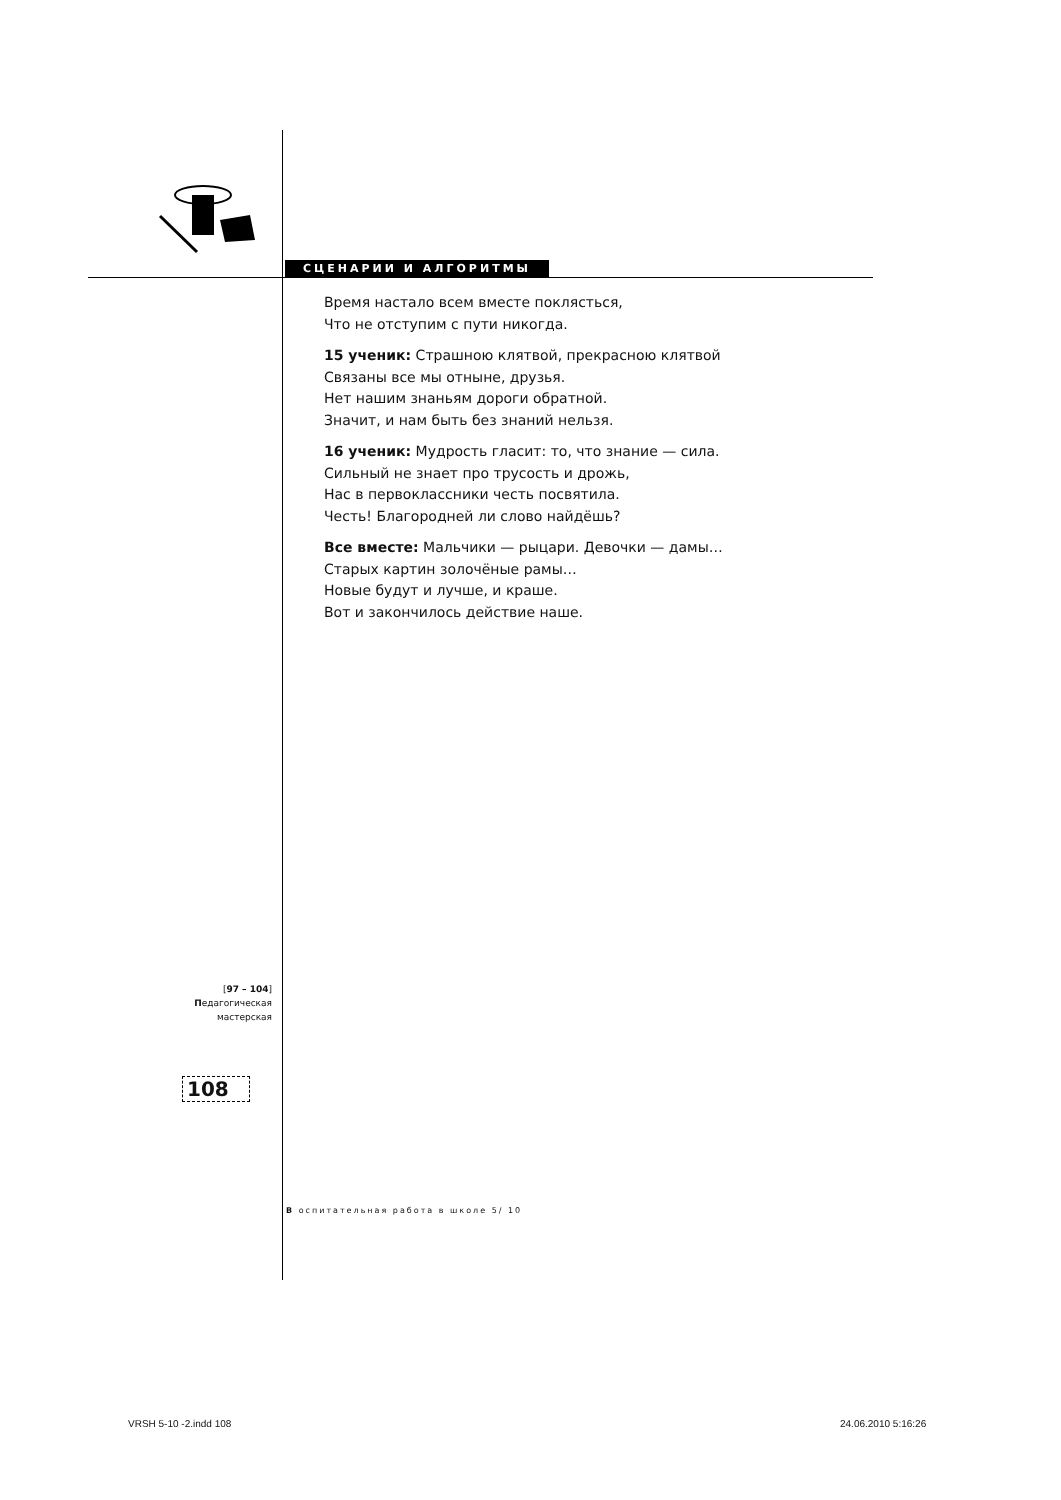СЦЕНАРИИ И АЛГОРИТМЫ
Время настало всем вместе поклясться,
Что не отступим с пути никогда.
15 ученик: Страшною клятвой, прекрасною клятвой
Связаны все мы отныне, друзья.
Нет нашим знаньям дороги обратной.
Значит, и нам быть без знаний нельзя.
16 ученик: Мудрость гласит: то, что знание — сила.
Сильный не знает про трусость и дрожь,
Нас в первоклассники честь посвятила.
Честь! Благородней ли слово найдёшь?
Все вместе: Мальчики — рыцари. Девочки — дамы…
Старых картин золочёные рамы…
Новые будут и лучше, и краше.
Вот и закончилось действие наше.
[97 – 104]
Педагогическая
мастерская
108
В оспитательная работа в школе 5/ 10
VRSH 5-10 -2.indd 108 24.06.2010 5:16:26